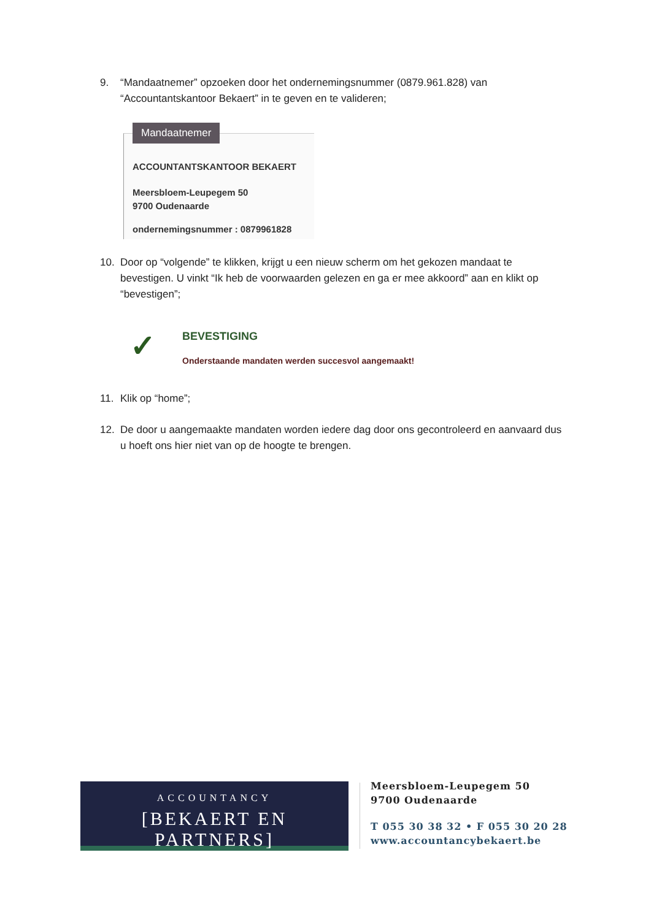9. “Mandaatnemer” opzoeken door het ondernemingsnummer (0879.961.828) van “Accountantskantoor Bekaert” in te geven en te valideren;
Mandaatnemer
ACCOUNTANTSKANTOOR BEKAERT
Meersbloem-Leupegem 50
9700 Oudenaarde
ondernemingsnummer : 0879961828
10. Door op “volgende” te klikken, krijgt u een nieuw scherm om het gekozen mandaat te bevestigen. U vinkt “Ik heb de voorwaarden gelezen en ga er mee akkoord” aan en klikt op “bevestigen”;
✓ BEVESTIGING
Onderstaande mandaten werden succesvol aangemaakt!
11. Klik op “home”;
12. De door u aangemaakte mandaten worden iedere dag door ons gecontroleerd en aanvaard dus u hoeft ons hier niet van op de hoogte te brengen.
ACCOUNTANCY
[BEKAERT EN PARTNERS]
Meersbloem-Leupegem 50
9700 Oudenaarde
T 055 30 38 32 • F 055 30 20 28
www.accountancybekaert.be